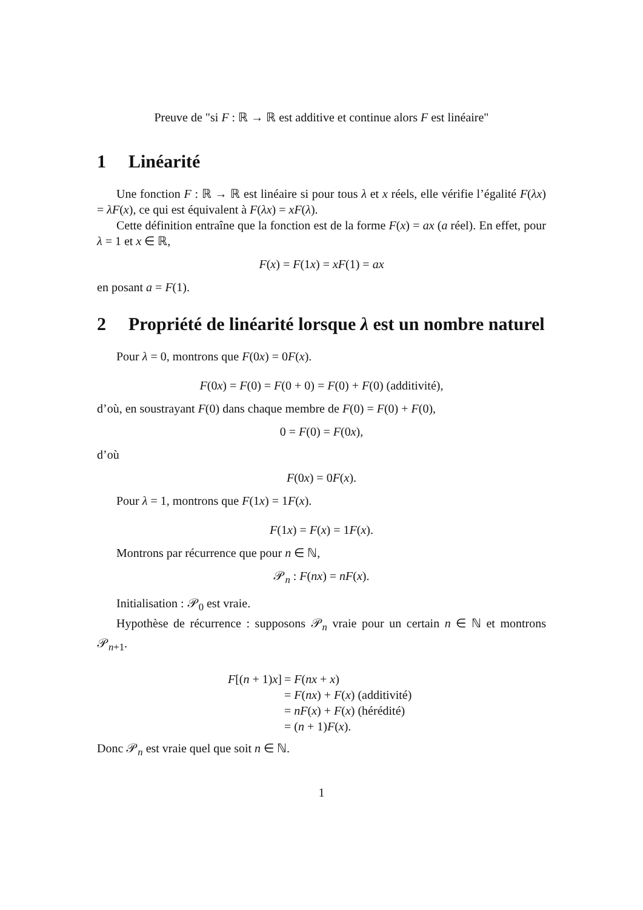Preuve de "si F : ℝ → ℝ est additive et continue alors F est linéaire"
1 Linéarité
Une fonction F : ℝ → ℝ est linéaire si pour tous λ et x réels, elle vérifie l’égalité F(λx) = λF(x), ce qui est équivalent à F(λx) = xF(λ).
Cette définition entraîne que la fonction est de la forme F(x) = ax (a réel). En effet, pour λ = 1 et x ∈ ℝ,
F(x) = F(1x) = xF(1) = ax
en posant a = F(1).
2 Propriété de linéarité lorsque λ est un nombre naturel
Pour λ = 0, montrons que F(0x) = 0F(x).
F(0x) = F(0) = F(0 + 0) = F(0) + F(0) (additivité),
d’où, en soustrayant F(0) dans chaque membre de F(0) = F(0) + F(0),
0 = F(0) = F(0x),
d’où
F(0x) = 0F(x).
Pour λ = 1, montrons que F(1x) = 1F(x).
F(1x) = F(x) = 1F(x).
Montrons par récurrence que pour n ∈ ℕ,
𝒫<sub>n</sub> : F(nx) = nF(x).
Initialisation : 𝒫<sub>0</sub> est vraie.
Hypothèse de récurrence : supposons 𝒫<sub>n</sub> vraie pour un certain n ∈ ℕ et montrons 𝒫<sub>n+1</sub>.
F[(n + 1)x] = F(nx + x)
= F(nx) + F(x) (additivité)
= nF(x) + F(x) (hérédité)
= (n + 1)F(x).
Donc 𝒫<sub>n</sub> est vraie quel que soit n ∈ ℕ.
1